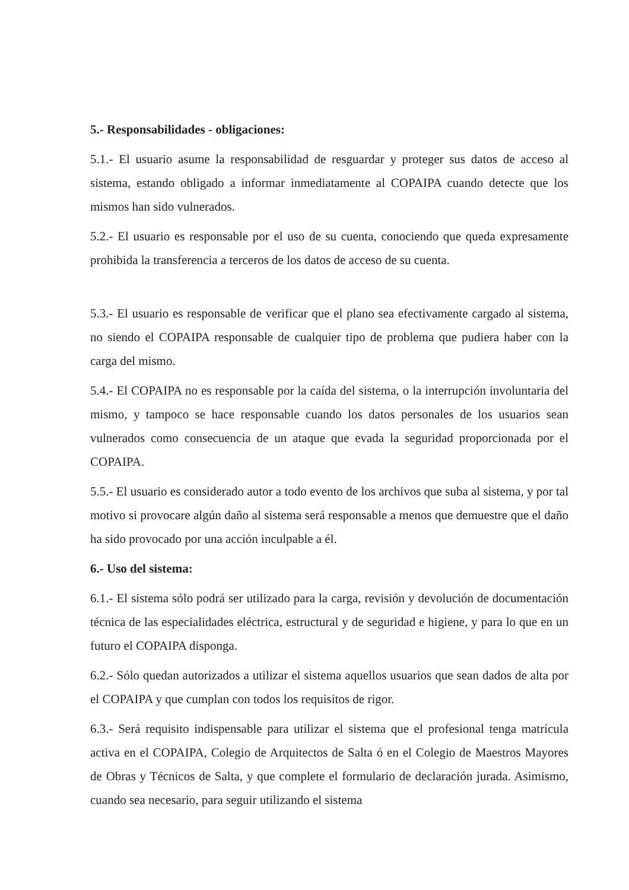5.- Responsabilidades - obligaciones:
5.1.- El usuario asume la responsabilidad de resguardar y proteger sus datos de acceso al sistema, estando obligado a informar inmediatamente al COPAIPA cuando detecte que los mismos han sido vulnerados.
5.2.- El usuario es responsable por el uso de su cuenta, conociendo que queda expresamente prohibida la transferencia a terceros de los datos de acceso de su cuenta.
5.3.- El usuario es responsable de verificar que el plano sea efectivamente cargado al sistema, no siendo el COPAIPA responsable de cualquier tipo de problema que pudiera haber con la carga del mismo.
5.4.- El COPAIPA no es responsable por la caída del sistema, o la interrupción involuntaria del mismo, y tampoco se hace responsable cuando los datos personales de los usuarios sean vulnerados como consecuencia de un ataque que evada la seguridad proporcionada por el COPAIPA.
5.5.- El usuario es considerado autor a todo evento de los archivos que suba al sistema, y por tal motivo si provocare algún daño al sistema será responsable a menos que demuestre que el daño ha sido provocado por una acción inculpable a él.
6.- Uso del sistema:
6.1.- El sistema sólo podrá ser utilizado para la carga, revisión y devolución de documentación técnica de las especialidades eléctrica, estructural y de seguridad e higiene, y para lo que en un futuro el COPAIPA disponga.
6.2.- Sólo quedan autorizados a utilizar el sistema aquellos usuarios que sean dados de alta por el COPAIPA y que cumplan con todos los requisitos de rigor.
6.3.- Será requisito indispensable para utilizar el sistema que el profesional tenga matrícula activa en el COPAIPA, Colegio de Arquitectos de Salta ó en el Colegio de Maestros Mayores de Obras y Técnicos de Salta, y que complete el formulario de declaración jurada. Asimismo, cuando sea necesario, para seguir utilizando el sistema